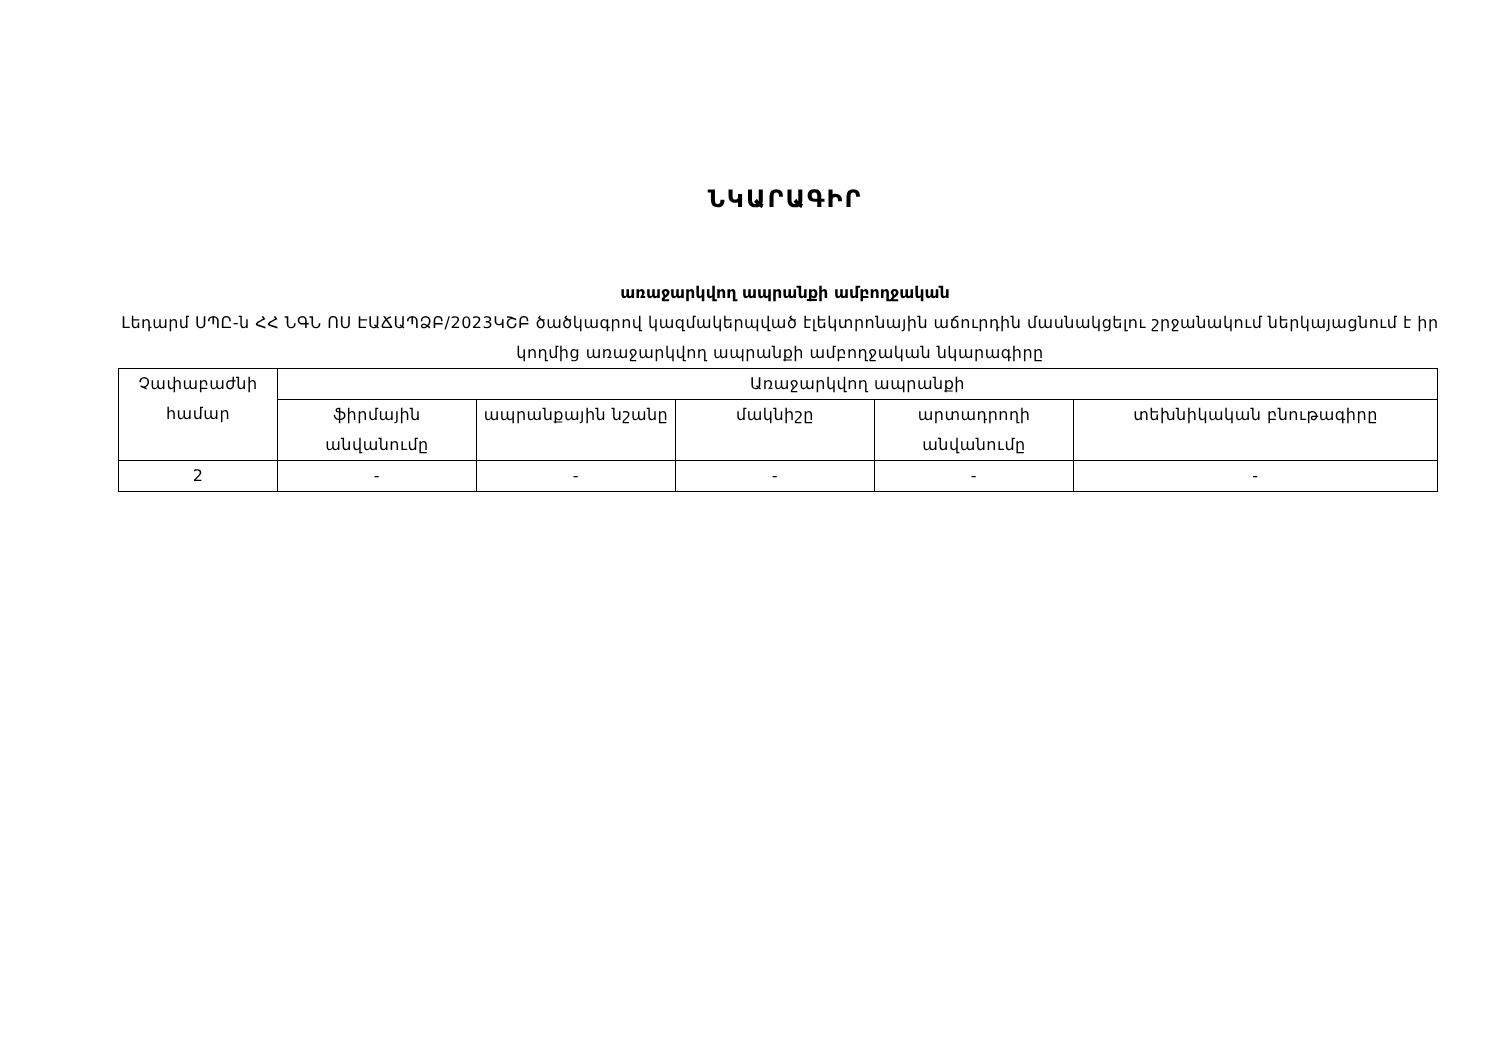ՆԿԱՐԱԳԻՐ
առաջարկվող ապրանքի ամբողջական
Լեդարմ ՍՊԸ-ն ՀՀ ՆԳՆ ՈՍ ԷԱՃԱՊՁԲ/2023ԿՇԲ ծածկագրով կազմակերպված էլեկտրոնային աճուրդին մասնակցելու շրջանակում ներկայացնում է իր կողմից առաջարկվող ապրանքի ամբողջական նկարագիրը
| Չափաբաժնի համար | Առաջարկվող ապրանքի | | | | |
| --- | --- | --- | --- | --- | --- |
| | ֆիրմային անվանումը | ապրանքային նշանը | մակնիշը | արտադրողի անվանումը | տեխնիկական բնութագիրը |
| 2 | - | - | - | - | - |